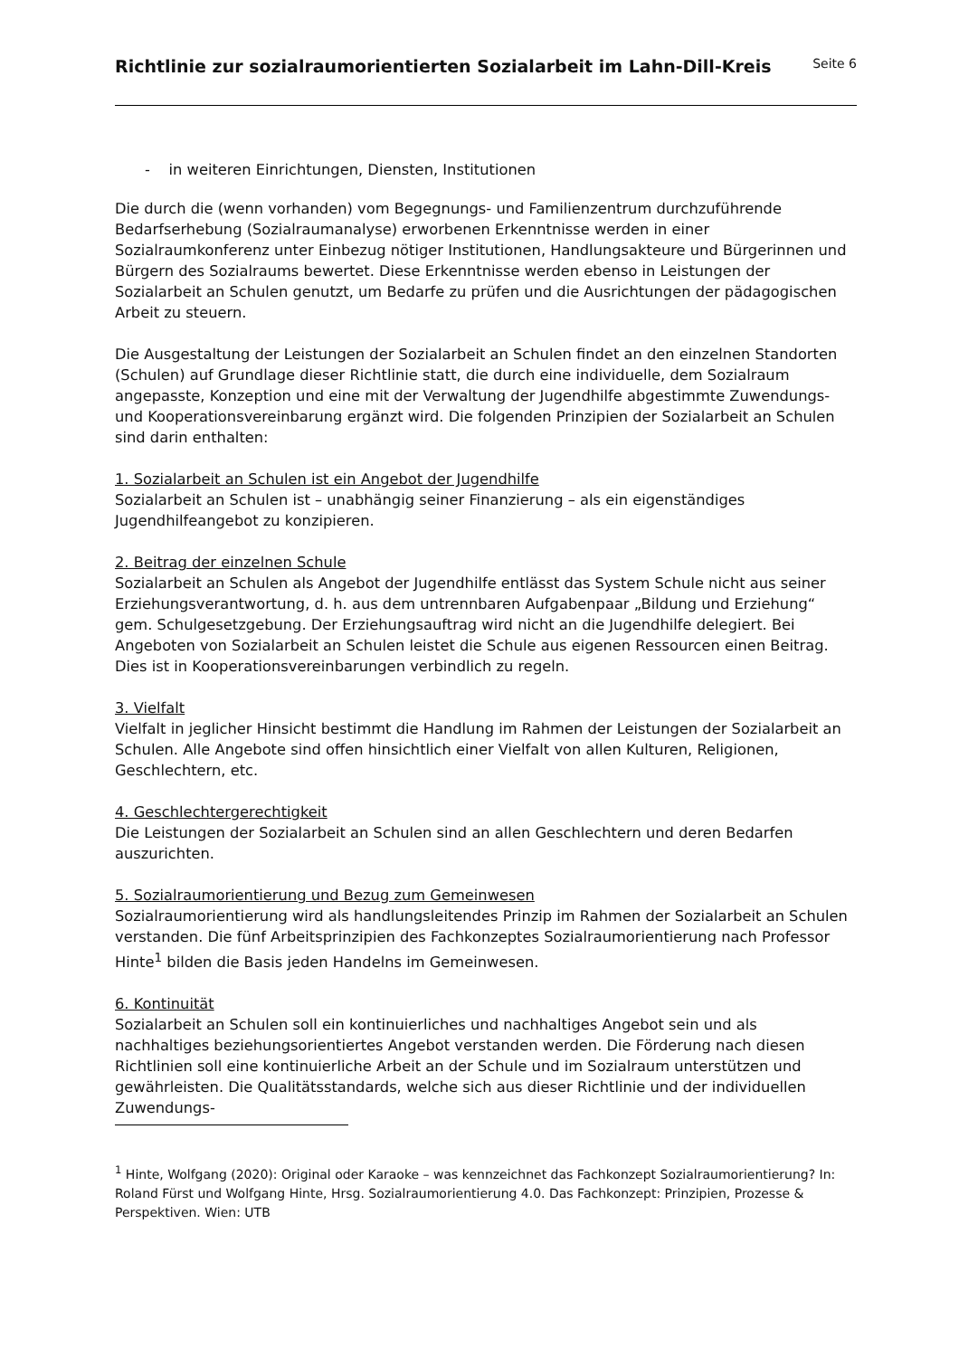Richtlinie zur sozialraumorientierten Sozialarbeit im Lahn-Dill-Kreis
Seite 6
- in weiteren Einrichtungen, Diensten, Institutionen
Die durch die (wenn vorhanden) vom Begegnungs- und Familienzentrum durchzuführende Bedarfserhebung (Sozialraumanalyse) erworbenen Erkenntnisse werden in einer Sozialraumkonferenz unter Einbezug nötiger Institutionen, Handlungsakteure und Bürgerinnen und Bürgern des Sozialraums bewertet. Diese Erkenntnisse werden ebenso in Leistungen der Sozialarbeit an Schulen genutzt, um Bedarfe zu prüfen und die Ausrichtungen der pädagogischen Arbeit zu steuern.
Die Ausgestaltung der Leistungen der Sozialarbeit an Schulen findet an den einzelnen Standorten (Schulen) auf Grundlage dieser Richtlinie statt, die durch eine individuelle, dem Sozialraum angepasste, Konzeption und eine mit der Verwaltung der Jugendhilfe abgestimmte Zuwendungs- und Kooperationsvereinbarung ergänzt wird. Die folgenden Prinzipien der Sozialarbeit an Schulen sind darin enthalten:
1. Sozialarbeit an Schulen ist ein Angebot der Jugendhilfe
Sozialarbeit an Schulen ist – unabhängig seiner Finanzierung – als ein eigenständiges Jugendhilfeangebot zu konzipieren.
2. Beitrag der einzelnen Schule
Sozialarbeit an Schulen als Angebot der Jugendhilfe entlässt das System Schule nicht aus seiner Erziehungsverantwortung, d. h. aus dem untrennbaren Aufgabenpaar „Bildung und Erziehung“ gem. Schulgesetzgebung. Der Erziehungsauftrag wird nicht an die Jugendhilfe delegiert. Bei Angeboten von Sozialarbeit an Schulen leistet die Schule aus eigenen Ressourcen einen Beitrag. Dies ist in Kooperationsvereinbarungen verbindlich zu regeln.
3. Vielfalt
Vielfalt in jeglicher Hinsicht bestimmt die Handlung im Rahmen der Leistungen der Sozialarbeit an Schulen. Alle Angebote sind offen hinsichtlich einer Vielfalt von allen Kulturen, Religionen, Geschlechtern, etc.
4. Geschlechtergerechtigkeit
Die Leistungen der Sozialarbeit an Schulen sind an allen Geschlechtern und deren Bedarfen auszurichten.
5. Sozialraumorientierung und Bezug zum Gemeinwesen
Sozialraumorientierung wird als handlungsleitendes Prinzip im Rahmen der Sozialarbeit an Schulen verstanden. Die fünf Arbeitsprinzipien des Fachkonzeptes Sozialraumorientierung nach Professor Hinte<sup>1</sup> bilden die Basis jeden Handelns im Gemeinwesen.
6. Kontinuität
Sozialarbeit an Schulen soll ein kontinuierliches und nachhaltiges Angebot sein und als nachhaltiges beziehungsorientiertes Angebot verstanden werden. Die Förderung nach diesen Richtlinien soll eine kontinuierliche Arbeit an der Schule und im Sozialraum unterstützen und gewährleisten. Die Qualitätsstandards, welche sich aus dieser Richtlinie und der individuellen Zuwendungs-
<sup>1</sup> Hinte, Wolfgang (2020): Original oder Karaoke – was kennzeichnet das Fachkonzept Sozialraumorientierung? In: Roland Fürst und Wolfgang Hinte, Hrsg. Sozialraumorientierung 4.0. Das Fachkonzept: Prinzipien, Prozesse & Perspektiven. Wien: UTB